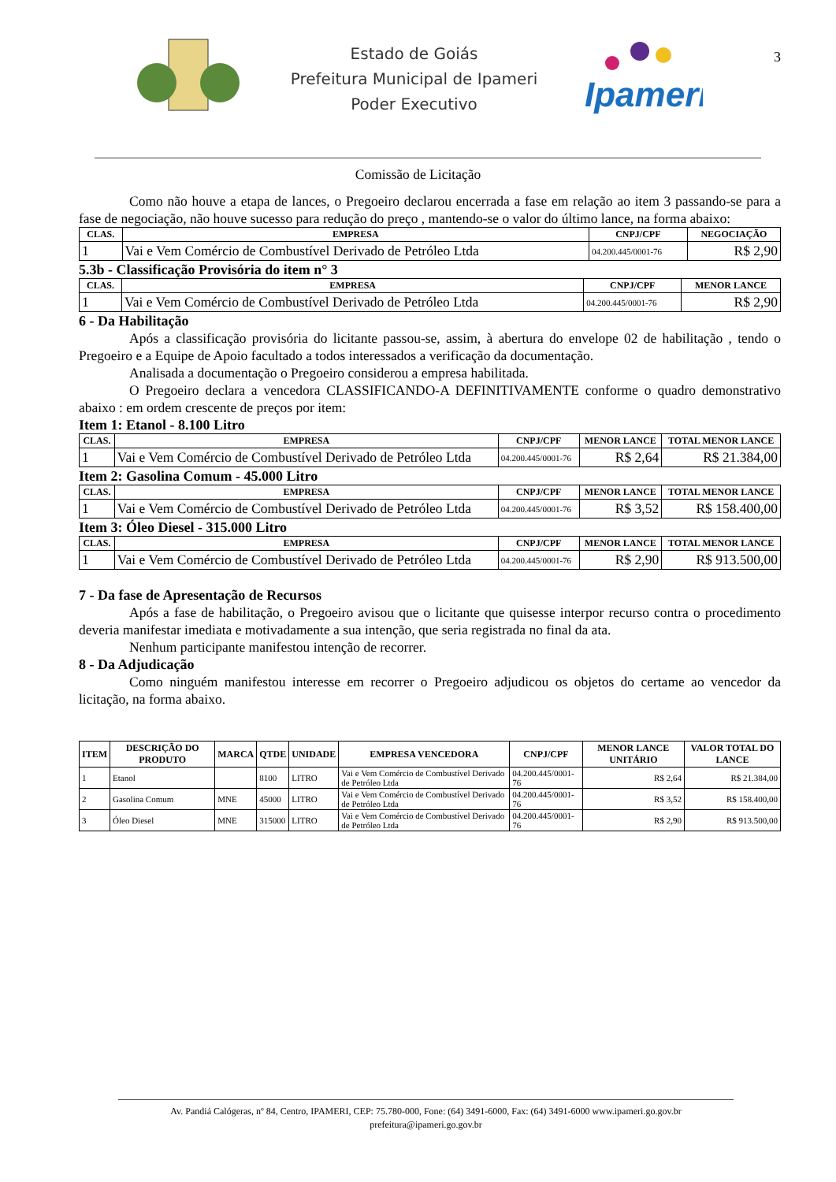Estado de Goiás
Prefeitura Municipal de Ipameri
Poder Executivo
Ipameri
3
Comissão de Licitação
Como não houve a etapa de lances, o Pregoeiro declarou encerrada a fase em relação ao item 3 passando-se para a fase de negociação, não houve sucesso para redução do preço , mantendo-se o valor do último lance, na forma abaixo:
| CLAS. | EMPRESA | CNPJ/CPF | NEGOCIAÇÃO |
| --- | --- | --- | --- |
| 1 | Vai e Vem Comércio de Combustível Derivado de Petróleo Ltda | 04.200.445/0001-76 | R$ 2,90 |
5.3b - Classificação Provisória do item n° 3
| CLAS. | EMPRESA | CNPJ/CPF | MENOR LANCE |
| --- | --- | --- | --- |
| 1 | Vai e Vem Comércio de Combustível Derivado de Petróleo Ltda | 04.200.445/0001-76 | R$ 2,90 |
6 - Da Habilitação
Após a classificação provisória do licitante passou-se, assim, à abertura do envelope 02 de habilitação , tendo o Pregoeiro e a Equipe de Apoio facultado a todos interessados a verificação da documentação.
Analisada a documentação o Pregoeiro considerou a empresa habilitada.
O Pregoeiro declara a vencedora CLASSIFICANDO-A DEFINITIVAMENTE conforme o quadro demonstrativo abaixo : em ordem crescente de preços por item:
Item 1: Etanol - 8.100 Litro
| CLAS. | EMPRESA | CNPJ/CPF | MENOR LANCE | TOTAL MENOR LANCE |
| --- | --- | --- | --- | --- |
| 1 | Vai e Vem Comércio de Combustível Derivado de Petróleo Ltda | 04.200.445/0001-76 | R$ 2,64 | R$ 21.384,00 |
Item 2: Gasolina Comum - 45.000 Litro
| CLAS. | EMPRESA | CNPJ/CPF | MENOR LANCE | TOTAL MENOR LANCE |
| --- | --- | --- | --- | --- |
| 1 | Vai e Vem Comércio de Combustível Derivado de Petróleo Ltda | 04.200.445/0001-76 | R$ 3,52 | R$ 158.400,00 |
Item 3: Óleo Diesel - 315.000 Litro
| CLAS. | EMPRESA | CNPJ/CPF | MENOR LANCE | TOTAL MENOR LANCE |
| --- | --- | --- | --- | --- |
| 1 | Vai e Vem Comércio de Combustível Derivado de Petróleo Ltda | 04.200.445/0001-76 | R$ 2,90 | R$ 913.500,00 |
7 - Da fase de Apresentação de Recursos
Após a fase de habilitação, o Pregoeiro avisou que o licitante que quisesse interpor recurso contra o procedimento deveria manifestar imediata e motivadamente a sua intenção, que seria registrada no final da ata.
Nenhum participante manifestou intenção de recorrer.
8 - Da Adjudicação
Como ninguém manifestou interesse em recorrer o Pregoeiro adjudicou os objetos do certame ao vencedor da licitação, na forma abaixo.
| ITEM | DESCRIÇÃO DO PRODUTO | MARCA | QTDE | UNIDADE | EMPRESA VENCEDORA | CNPJ/CPF | MENOR LANCE UNITÁRIO | VALOR TOTAL DO LANCE |
| --- | --- | --- | --- | --- | --- | --- | --- | --- |
| 1 | Etanol | | 8100 | LITRO | Vai e Vem Comércio de Combustível Derivado de Petróleo Ltda | 04.200.445/0001-76 | R$ 2,64 | R$ 21.384,00 |
| 2 | Gasolina Comum | MNE | 45000 | LITRO | Vai e Vem Comércio de Combustível Derivado de Petróleo Ltda | 04.200.445/0001-76 | R$ 3,52 | R$ 158.400,00 |
| 3 | Óleo Diesel | MNE | 315000 | LITRO | Vai e Vem Comércio de Combustível Derivado de Petróleo Ltda | 04.200.445/0001-76 | R$ 2,90 | R$ 913.500,00 |
Av. Pandiá Calógeras, nº 84, Centro, IPAMERI, CEP: 75.780-000, Fone: (64) 3491-6000, Fax: (64) 3491-6000 www.ipameri.go.gov.br
prefeitura@ipameri.go.gov.br